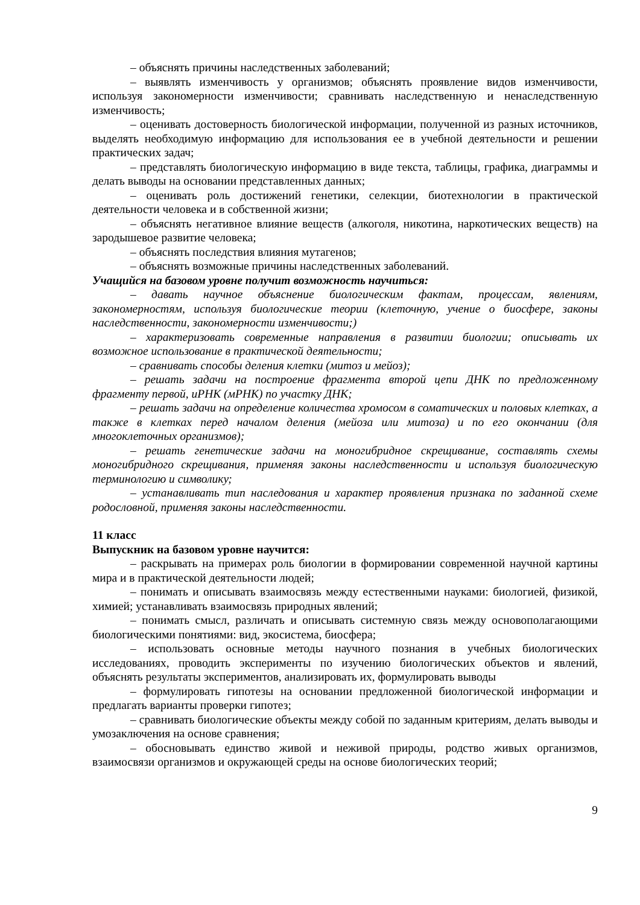– объяснять причины наследственных заболеваний;
– выявлять изменчивость у организмов; объяснять проявление видов изменчивости, используя закономерности изменчивости; сравнивать наследственную и ненаследственную изменчивость;
– оценивать достоверность биологической информации, полученной из разных источников, выделять необходимую информацию для использования ее в учебной деятельности и решении практических задач;
– представлять биологическую информацию в виде текста, таблицы, графика, диаграммы и делать выводы на основании представленных данных;
– оценивать роль достижений генетики, селекции, биотехнологии в практической деятельности человека и в собственной жизни;
– объяснять негативное влияние веществ (алкоголя, никотина, наркотических веществ) на зародышевое развитие человека;
– объяснять последствия влияния мутагенов;
– объяснять возможные причины наследственных заболеваний.
Учащийся на базовом уровне получит возможность научиться:
– давать научное объяснение биологическим фактам, процессам, явлениям, закономерностям, используя биологические теории (клеточную, учение о биосфере, законы наследственности, закономерности изменчивости;)
– характеризовать современные направления в развитии биологии; описывать их возможное использование в практической деятельности;
– сравнивать способы деления клетки (митоз и мейоз);
– решать задачи на построение фрагмента второй цепи ДНК по предложенному фрагменту первой, иРНК (мРНК) по участку ДНК;
– решать задачи на определение количества хромосом в соматических и половых клетках, а также в клетках перед началом деления (мейоза или митоза) и по его окончании (для многоклеточных организмов);
– решать генетические задачи на моногибридное скрещивание, составлять схемы моногибридного скрещивания, применяя законы наследственности и используя биологическую терминологию и символику;
– устанавливать тип наследования и характер проявления признака по заданной схеме родословной, применяя законы наследственности.
11 класс
Выпускник на базовом уровне научится:
– раскрывать на примерах роль биологии в формировании современной научной картины мира и в практической деятельности людей;
– понимать и описывать взаимосвязь между естественными науками: биологией, физикой, химией; устанавливать взаимосвязь природных явлений;
– понимать смысл, различать и описывать системную связь между основополагающими биологическими понятиями: вид, экосистема, биосфера;
– использовать основные методы научного познания в учебных биологических исследованиях, проводить эксперименты по изучению биологических объектов и явлений, объяснять результаты экспериментов, анализировать их, формулировать выводы
– формулировать гипотезы на основании предложенной биологической информации и предлагать варианты проверки гипотез;
– сравнивать биологические объекты между собой по заданным критериям, делать выводы и умозаключения на основе сравнения;
– обосновывать единство живой и неживой природы, родство живых организмов, взаимосвязи организмов и окружающей среды на основе биологических теорий;
9